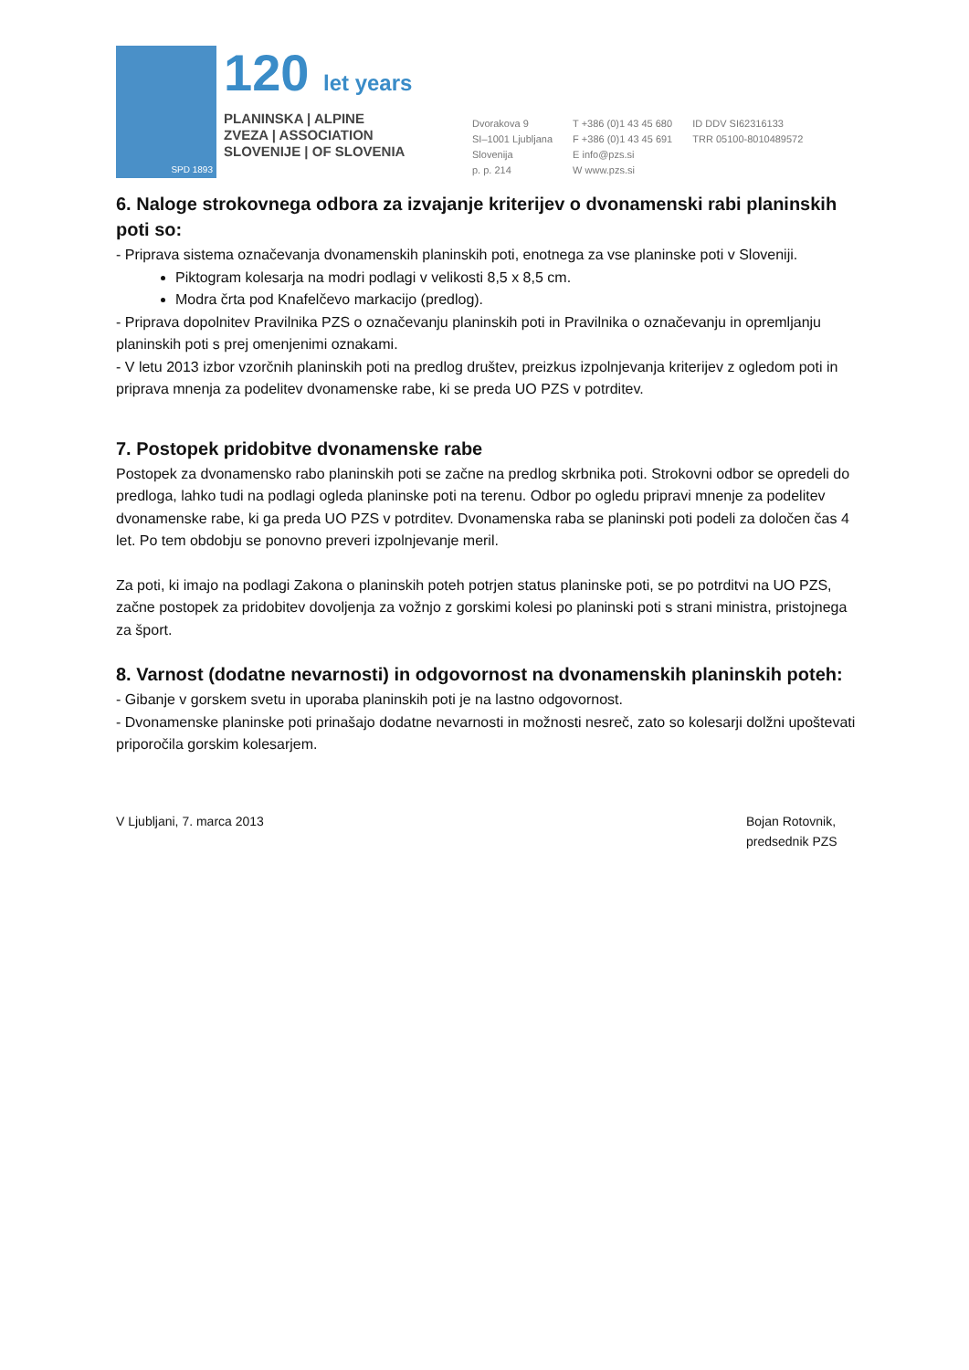SPD 1893
120 let years
PLANINSKA | ALPINE
ZVEZA | ASSOCIATION
SLOVENIJE | OF SLOVENIA
Dvorakova 9
SI–1001 Ljubljana
Slovenija
p. p. 214
T +386 (0)1 43 45 680
F +386 (0)1 43 45 691
E info@pzs.si
W www.pzs.si
ID DDV SI62316133
TRR 05100-8010489572
6. Naloge strokovnega odbora za izvajanje kriterijev o dvonamenski rabi planinskih poti so:
- Priprava sistema označevanja dvonamenskih planinskih poti, enotnega za vse planinske poti v Sloveniji.
Piktogram kolesarja na modri podlagi v velikosti 8,5 x 8,5 cm.
Modra črta pod Knafelčevo markacijo (predlog).
- Priprava dopolnitev Pravilnika PZS o označevanju planinskih poti in Pravilnika o označevanju in opremljanju planinskih poti s prej omenjenimi oznakami.
- V letu 2013 izbor vzorčnih planinskih poti na predlog društev, preizkus izpolnjevanja kriterijev z ogledom poti in priprava mnenja za podelitev dvonamenske rabe, ki se preda UO PZS v potrditev.
7. Postopek pridobitve dvonamenske rabe
Postopek za dvonamensko rabo planinskih poti se začne na predlog skrbnika poti. Strokovni odbor se opredeli do predloga, lahko tudi na podlagi ogleda planinske poti na terenu. Odbor po ogledu pripravi mnenje za podelitev dvonamenske rabe, ki ga preda UO PZS v potrditev. Dvonamenska raba se planinski poti podeli za določen čas 4 let. Po tem obdobju se ponovno preveri izpolnjevanje meril.
Za poti, ki imajo na podlagi Zakona o planinskih poteh potrjen status planinske poti, se po potrditvi na UO PZS, začne postopek za pridobitev dovoljenja za vožnjo z gorskimi kolesi po planinski poti s strani ministra, pristojnega za šport.
8. Varnost (dodatne nevarnosti) in odgovornost na dvonamenskih planinskih poteh:
- Gibanje v gorskem svetu in uporaba planinskih poti je na lastno odgovornost.
- Dvonamenske planinske poti prinašajo dodatne nevarnosti in možnosti nesreč, zato so kolesarji dolžni upoštevati priporočila gorskim kolesarjem.
V Ljubljani, 7. marca 2013 Bojan Rotovnik,
predsednik PZS